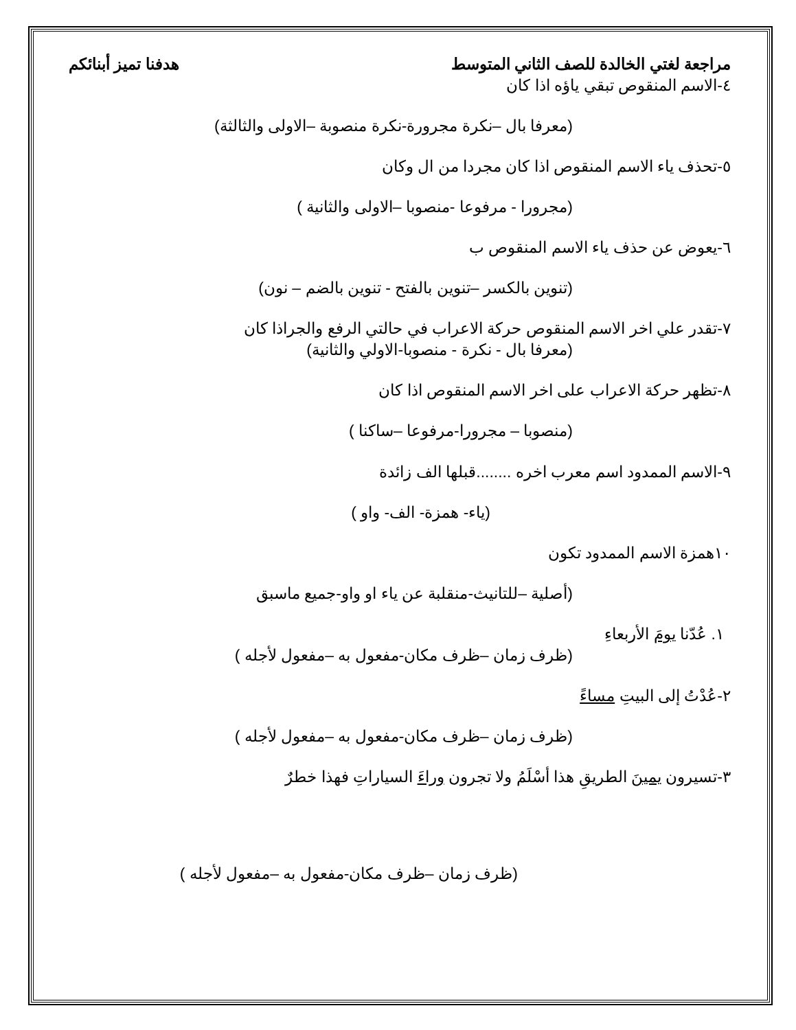مراجعة لغتي الخالدة للصف الثاني المتوسط هدفنا تميز أبنائكم
٤-الاسم المنقوص تبقي ياؤه اذا كان
(معرفا بال –نكرة مجرورة-نكرة منصوبة –الاولى والثالثة)
٥-تحذف ياء الاسم المنقوص اذا كان مجردا من ال وكان
(مجرورا - مرفوعا -منصوبا –الاولى والثانية )
٦-يعوض عن حذف ياء الاسم المنقوص ب
(تنوين بالكسر –تنوين بالفتح - تنوين بالضم – نون)
٧-تقدر علي اخر الاسم المنقوص حركة الاعراب في حالتي الرفع والجراذا كان
(معرفا بال - نكرة - منصوبا-الاولي والثانية)
٨-تظهر حركة الاعراب على اخر الاسم المنقوص اذا كان
(منصوبا – مجرورا-مرفوعا –ساكنا )
٩-الاسم الممدود اسم معرب اخره ........قبلها الف زائدة
(ياء- همزة- الف- واو )
١٠همزة الاسم الممدود تكون
(أصلية –للتانيث-منقلبة عن ياء او واو-جميع ماسبق
١. عُدّنا يومَ الأربعاءِ
(ظرف زمان –ظرف مكان-مفعول به –مفعول لأجله )
٢-عُدْتُ إلى البيتِ مساءً
(ظرف زمان –ظرف مكان-مفعول به –مفعول لأجله )
٣-تسيرون يمينَ الطريقِ هذا أسْلَمُ ولا تجرون وراءَ السياراتِ فهذا خطرٌ
(ظرف زمان –ظرف مكان-مفعول به –مفعول لأجله )